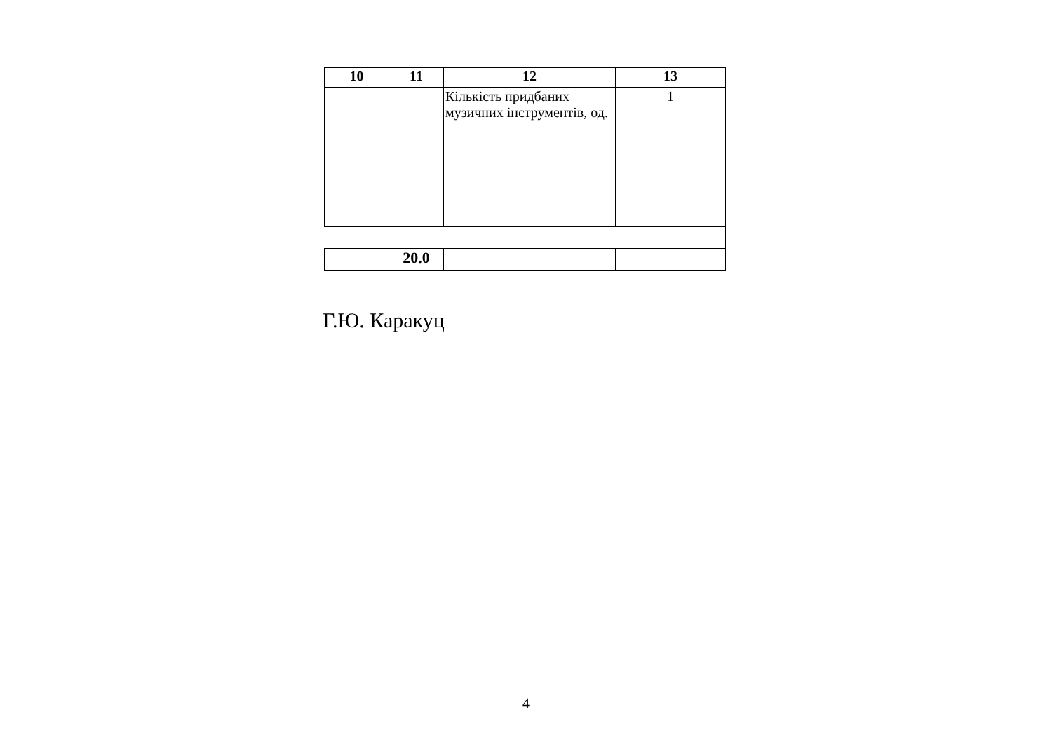| 10 | 11 | 12 | 13 |
| --- | --- | --- | --- |
| | | Кількість придбаних музичних інструментів, од. | 1 |
| | 20.0 | | |
Г.Ю. Каракуц
4